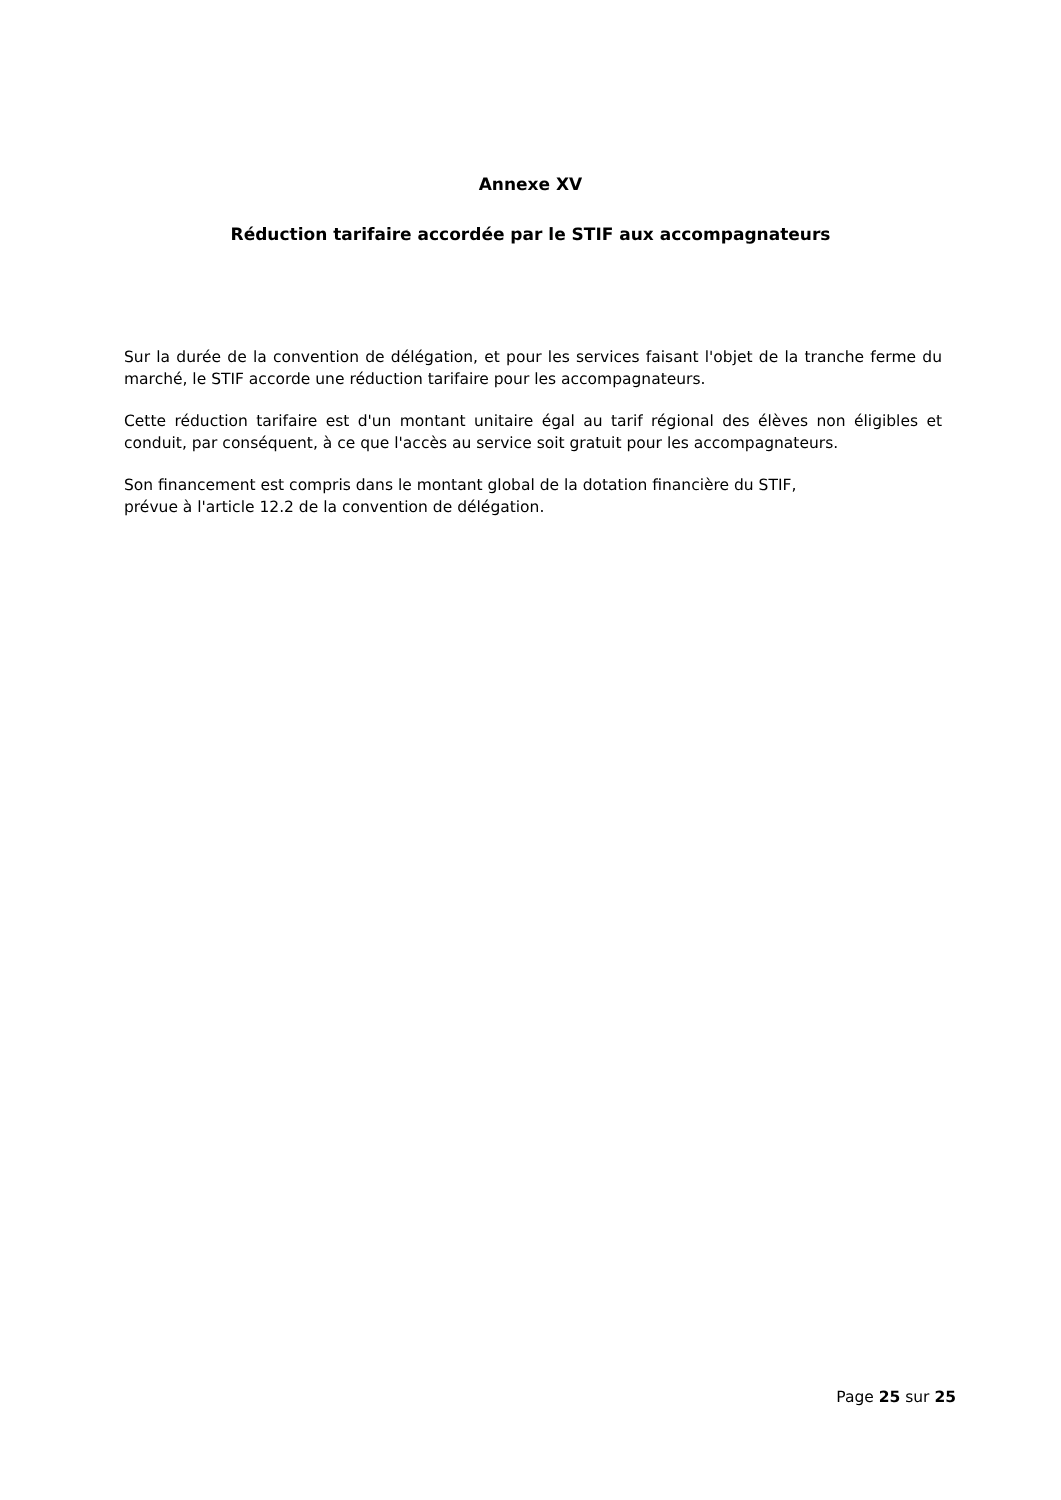Annexe XV
Réduction tarifaire accordée par le STIF aux accompagnateurs
Sur la durée de la convention de délégation, et pour les services faisant l'objet de la tranche ferme du marché, le STIF accorde une réduction tarifaire pour les accompagnateurs.
Cette réduction tarifaire est d'un montant unitaire égal au tarif régional des élèves non éligibles et conduit, par conséquent, à ce que l'accès au service soit gratuit pour les accompagnateurs.
Son financement est compris dans le montant global de la dotation financière du STIF,
prévue à l'article 12.2 de la convention de délégation.
Page 25 sur 25